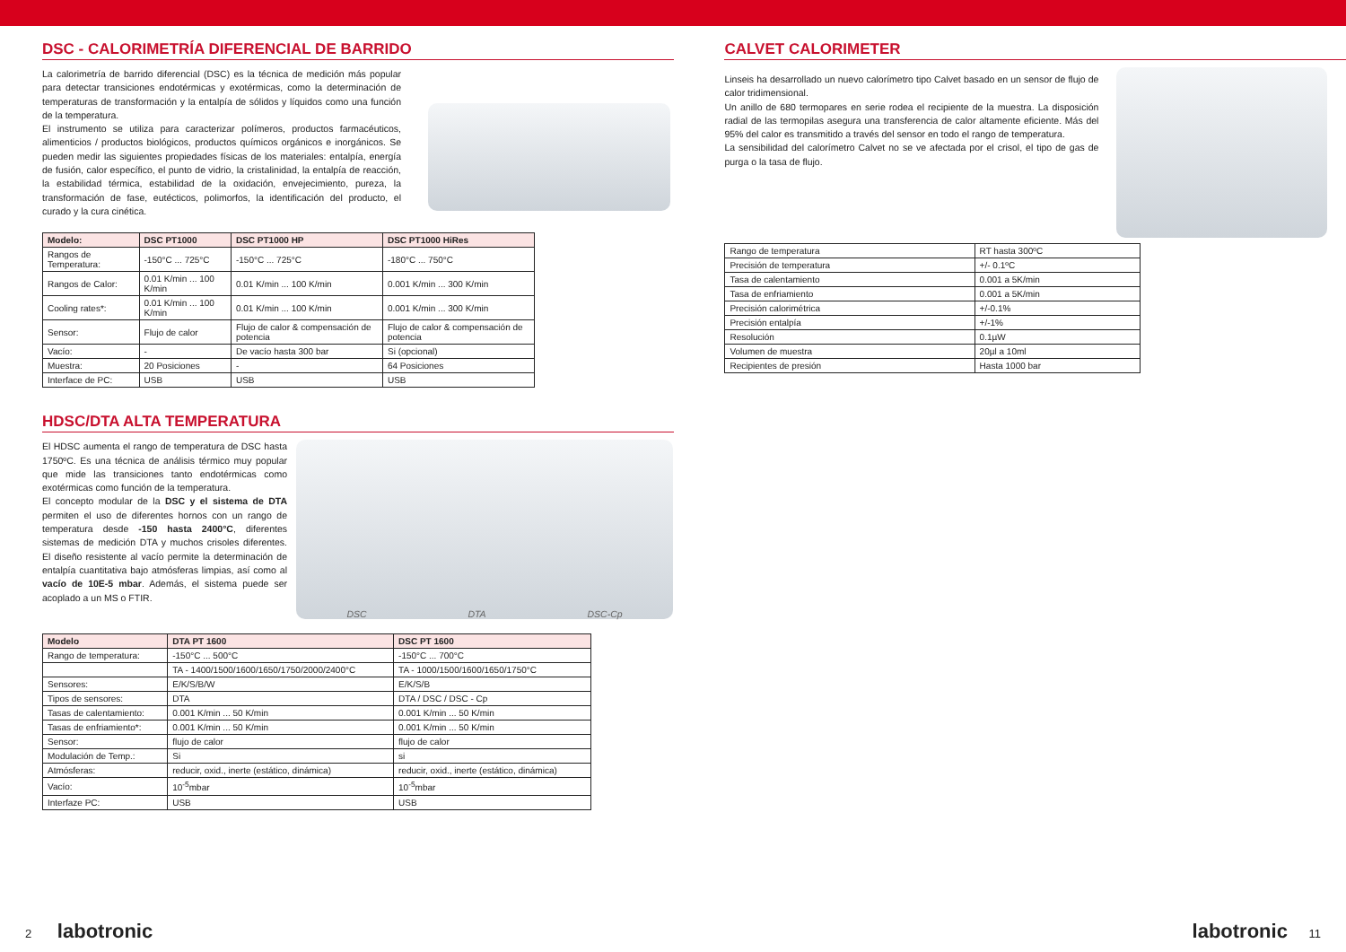DSC - CALORIMETRÍA DIFERENCIAL DE BARRIDO
La calorimetría de barrido diferencial (DSC) es la técnica de medición más popular para detectar transiciones endotérmicas y exotérmicas, como la determinación de temperaturas de transformación y la entalpía de sólidos y líquidos como una función de la temperatura.
El instrumento se utiliza para caracterizar polímeros, productos farmacéuticos, alimenticios / productos biológicos, productos químicos orgánicos e inorgánicos. Se pueden medir las siguientes propiedades físicas de los materiales: entalpía, energía de fusión, calor específico, el punto de vidrio, la cristalinidad, la entalpía de reacción, la estabilidad térmica, estabilidad de la oxidación, envejecimiento, pureza, la transformación de fase, eutécticos, polimorfos, la identificación del producto, el curado y la cura cinética.
| Modelo: | DSC PT1000 | DSC PT1000 HP | DSC PT1000 HiRes |
| --- | --- | --- | --- |
| Rangos de Temperatura: | -150°C ... 725°C | -150°C ... 725°C | -180°C ... 750°C |
| Rangos de Calor: | 0.01 K/min ... 100 K/min | 0.01 K/min ... 100 K/min | 0.001 K/min ... 300 K/min |
| Cooling rates*: | 0.01 K/min ... 100 K/min | 0.01 K/min ... 100 K/min | 0.001 K/min ... 300 K/min |
| Sensor: | Flujo de calor | Flujo de calor & compensación de potencia | Flujo de calor & compensación de potencia |
| Vacío: | - | De vacío hasta 300 bar | Si (opcional) |
| Muestra: | 20 Posiciones | - | 64 Posiciones |
| Interface de PC: | USB | USB | USB |
HDSC/DTA ALTA TEMPERATURA
El HDSC aumenta el rango de temperatura de DSC hasta 1750ºC. Es una técnica de análisis térmico muy popular que mide las transiciones tanto endotérmicas como exotérmicas como función de la temperatura.
El concepto modular de la DSC y el sistema de DTA permiten el uso de diferentes hornos con un rango de temperatura desde -150 hasta 2400°C, diferentes sistemas de medición DTA y muchos crisoles diferentes. El diseño resistente al vacío permite la determinación de entalpía cuantitativa bajo atmósferas limpias, así como al vacío de 10E-5 mbar. Además, el sistema puede ser acoplado a un MS o FTIR.
DSC DTA DSC-Cp
| Modelo | DTA PT 1600 | DSC PT 1600 |
| --- | --- | --- |
| Rango de temperatura: | -150°C ... 500°C | -150°C ... 700°C |
| | TA - 1400/1500/1600/1650/1750/2000/2400°C | TA - 1000/1500/1600/1650/1750°C |
| Sensores: | E/K/S/B/W | E/K/S/B |
| Tipos de sensores: | DTA | DTA / DSC / DSC - Cp |
| Tasas de calentamiento: | 0.001 K/min ... 50 K/min | 0.001 K/min ... 50 K/min |
| Tasas de enfriamiento*: | 0.001 K/min ... 50 K/min | 0.001 K/min ... 50 K/min |
| Sensor: | flujo de calor | flujo de calor |
| Modulación de Temp.: | Si | si |
| Atmósferas: | reducir, oxid., inerte (estático, dinámica) | reducir, oxid., inerte (estático, dinámica) |
| Vacío: | 10<sup>-5</sup>mbar | 10<sup>-5</sup>mbar |
| Interfaze PC: | USB | USB |
CALVET CALORIMETER
Linseis ha desarrollado un nuevo calorímetro tipo Calvet basado en un sensor de flujo de calor tridimensional.
Un anillo de 680 termopares en serie rodea el recipiente de la muestra. La disposición radial de las termopilas asegura una transferencia de calor altamente eficiente. Más del 95% del calor es transmitido a través del sensor en todo el rango de temperatura.
La sensibilidad del calorímetro Calvet no se ve afectada por el crisol, el tipo de gas de purga o la tasa de flujo.
| Rango de temperatura | RT hasta 300ºC |
| Precisión de temperatura | +/- 0.1ºC |
| Tasa de calentamiento | 0.001 a 5K/min |
| Tasa de enfriamiento | 0.001 a 5K/min |
| Precisión calorimétrica | +/-0.1% |
| Precisión entalpía | +/-1% |
| Resolución | 0.1µW |
| Volumen de muestra | 20µl a 10ml |
| Recipientes de presión | Hasta 1000 bar |
2 labotronic labotronic 11